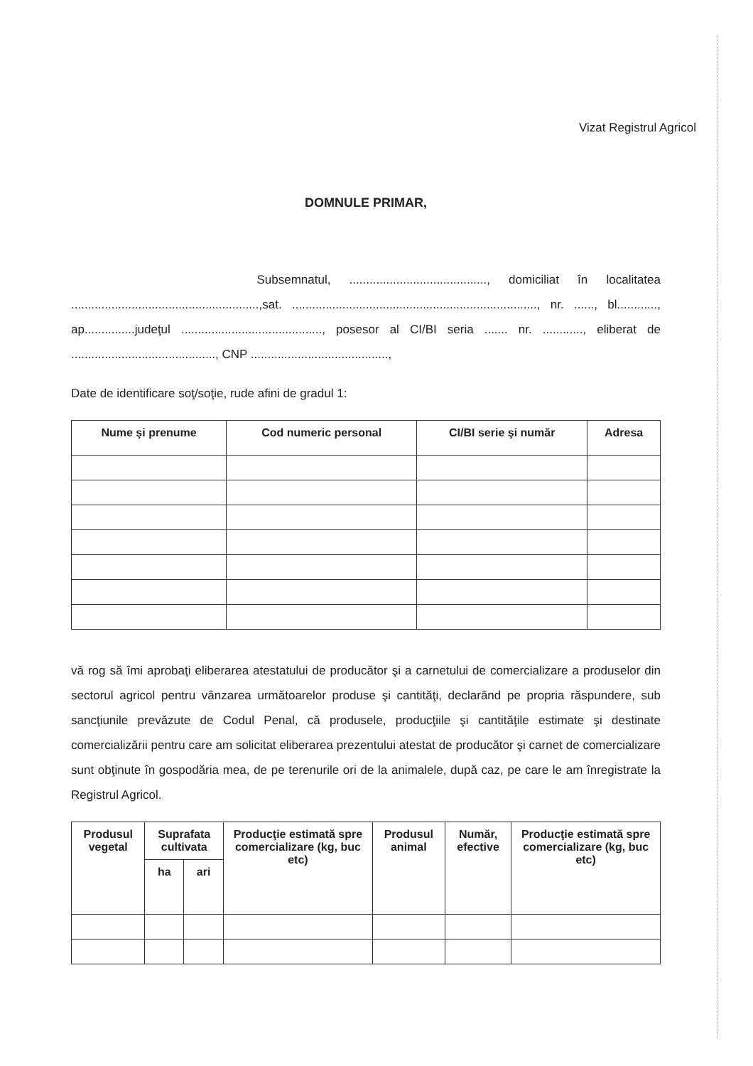Vizat Registrul Agricol
DOMNULE PRIMAR,
Subsemnatul, ........................................., domiciliat în localitatea ........................................................,sat. ........................................................................., nr. ......, bl............, ap...............judeţul .........................................., posesor al CI/BI seria ....... nr. ............, eliberat de ..........................................., CNP .........................................,
Date de identificare soţ/soţie, rude afini de gradul 1:
| Nume şi prenume | Cod numeric personal | CI/BI serie şi număr | Adresa |
| --- | --- | --- | --- |
vă rog să îmi aprobaţi eliberarea atestatului de producător şi a carnetului de comercializare a produselor din sectorul agricol pentru vânzarea următoarelor produse şi cantităţi, declarând pe propria răspundere, sub sancţiunile prevăzute de Codul Penal, că produsele, producţiile şi cantităţile estimate şi destinate comercializării pentru care am solicitat eliberarea prezentului atestat de producător şi carnet de comercializare sunt obţinute în gospodăria mea, de pe terenurile ori de la animalele, după caz, pe care le am înregistrate la Registrul Agricol.
| Produsul vegetal | Suprafata cultivata | | Producţie estimată spre comercializare (kg, buc etc) | Produsul animal | Număr, efective | Producţie estimată spre comercializare (kg, buc etc) |
| --- | --- | --- | --- | --- | --- | --- |
| | ha | ari | | | | |